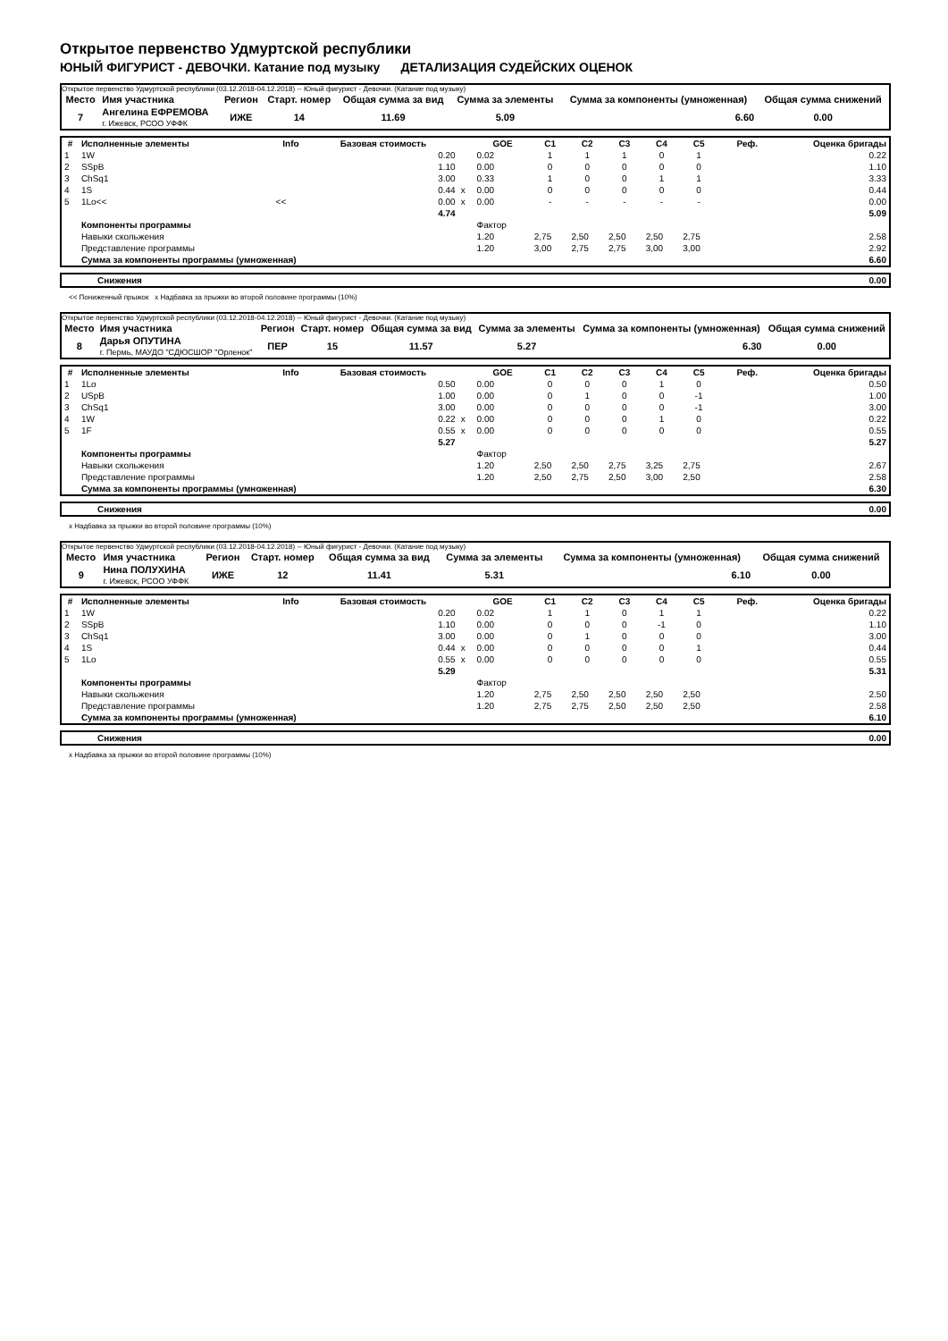Открытое первенство Удмуртской республики
ЮНЫЙ ФИГУРИСТ - ДЕВОЧКИ. Катание под музыку ДЕТАЛИЗАЦИЯ СУДЕЙСКИХ ОЦЕНОК
Открытое первенство Удмуртской республики (03.12.2018-04.12.2018) -- Юный фигурист - Девочки. (Катание под музыку)
| Место | Имя участника | Регион | Старт. номер | Общая сумма за вид | Сумма за элементы | Сумма за компоненты (умноженная) | Общая сумма снижений |
| --- | --- | --- | --- | --- | --- | --- | --- |
| 7 | Ангелина ЕФРЕМОВА г. Ижевск, РСОО УФФК | ИЖЕ | 14 | 11.69 | 5.09 | 6.60 | 0.00 |
| # | Исполненные элементы | Info | Базовая стоимость | | GOE | C1 | C2 | C3 | C4 | C5 | Реф. | Оценка бригады |
| --- | --- | --- | --- | --- | --- | --- | --- | --- | --- | --- | --- | --- |
| 1 | 1W | | 0.20 | | 0.02 | 1 | 1 | 1 | 0 | 1 | | 0.22 |
| 2 | SSpB | | 1.10 | | 0.00 | 0 | 0 | 0 | 0 | 0 | | 1.10 |
| 3 | ChSq1 | | 3.00 | | 0.33 | 1 | 0 | 0 | 1 | 1 | | 3.33 |
| 4 | 1S | | 0.44 | x | 0.00 | 0 | 0 | 0 | 0 | 0 | | 0.44 |
| 5 | 1Lo<< | << | 0.00 | x | 0.00 | - | - | - | - | - | | 0.00 |
| | | | 4.74 | | | | | | | | | 5.09 |
| | Компоненты программы | | | | Фактор | | | | | | | |
| | Навыки скольжения | | | | 1.20 | 2,75 | 2,50 | 2,50 | 2,50 | 2,75 | | 2.58 |
| | Представление программы | | | | 1.20 | 3,00 | 2,75 | 2,75 | 3,00 | 3,00 | | 2.92 |
| | Сумма за компоненты программы (умноженная) | | | | | | | | | | | 6.60 |
| Снижения | 0.00 |
<< Пониженный прыжок x Надбавка за прыжки во второй половине программы (10%)
Открытое первенство Удмуртской республики (03.12.2018-04.12.2018) -- Юный фигурист - Девочки. (Катание под музыку)
| Место | Имя участника | Регион | Старт. номер | Общая сумма за вид | Сумма за элементы | Сумма за компоненты (умноженная) | Общая сумма снижений |
| --- | --- | --- | --- | --- | --- | --- | --- |
| 8 | Дарья ОПУТИНА г. Пермь, МАУДО "СДЮСШОР "Орленок" | ПЕР | 15 | 11.57 | 5.27 | 6.30 | 0.00 |
| # | Исполненные элементы | Info | Базовая стоимость | | GOE | C1 | C2 | C3 | C4 | C5 | Реф. | Оценка бригады |
| --- | --- | --- | --- | --- | --- | --- | --- | --- | --- | --- | --- | --- |
| 1 | 1Lo | | 0.50 | | 0.00 | 0 | 0 | 0 | 1 | 0 | | 0.50 |
| 2 | USpB | | 1.00 | | 0.00 | 0 | 1 | 0 | 0 | -1 | | 1.00 |
| 3 | ChSq1 | | 3.00 | | 0.00 | 0 | 0 | 0 | 0 | -1 | | 3.00 |
| 4 | 1W | | 0.22 | x | 0.00 | 0 | 0 | 0 | 1 | 0 | | 0.22 |
| 5 | 1F | | 0.55 | x | 0.00 | 0 | 0 | 0 | 0 | 0 | | 0.55 |
| | | | 5.27 | | | | | | | | | 5.27 |
| | Компоненты программы | | | | Фактор | | | | | | | |
| | Навыки скольжения | | | | 1.20 | 2,50 | 2,50 | 2,75 | 3,25 | 2,75 | | 2.67 |
| | Представление программы | | | | 1.20 | 2,50 | 2,75 | 2,50 | 3,00 | 2,50 | | 2.58 |
| | Сумма за компоненты программы (умноженная) | | | | | | | | | | | 6.30 |
| Снижения | 0.00 |
x Надбавка за прыжки во второй половине программы (10%)
Открытое первенство Удмуртской республики (03.12.2018-04.12.2018) -- Юный фигурист - Девочки. (Катание под музыку)
| Место | Имя участника | Регион | Старт. номер | Общая сумма за вид | Сумма за элементы | Сумма за компоненты (умноженная) | Общая сумма снижений |
| --- | --- | --- | --- | --- | --- | --- | --- |
| 9 | Нина ПОЛУХИНА г. Ижевск, РСОО УФФК | ИЖЕ | 12 | 11.41 | 5.31 | 6.10 | 0.00 |
| # | Исполненные элементы | Info | Базовая стоимость | | GOE | C1 | C2 | C3 | C4 | C5 | Реф. | Оценка бригады |
| --- | --- | --- | --- | --- | --- | --- | --- | --- | --- | --- | --- | --- |
| 1 | 1W | | 0.20 | | 0.02 | 1 | 1 | 0 | 1 | 1 | | 0.22 |
| 2 | SSpB | | 1.10 | | 0.00 | 0 | 0 | 0 | -1 | 0 | | 1.10 |
| 3 | ChSq1 | | 3.00 | | 0.00 | 0 | 1 | 0 | 0 | 0 | | 3.00 |
| 4 | 1S | | 0.44 | x | 0.00 | 0 | 0 | 0 | 0 | 1 | | 0.44 |
| 5 | 1Lo | | 0.55 | x | 0.00 | 0 | 0 | 0 | 0 | 0 | | 0.55 |
| | | | 5.29 | | | | | | | | | 5.31 |
| | Компоненты программы | | | | Фактор | | | | | | | |
| | Навыки скольжения | | | | 1.20 | 2,75 | 2,50 | 2,50 | 2,50 | 2,50 | | 2.50 |
| | Представление программы | | | | 1.20 | 2,75 | 2,75 | 2,50 | 2,50 | 2,50 | | 2.58 |
| | Сумма за компоненты программы (умноженная) | | | | | | | | | | | 6.10 |
| Снижения | 0.00 |
x Надбавка за прыжки во второй половине программы (10%)